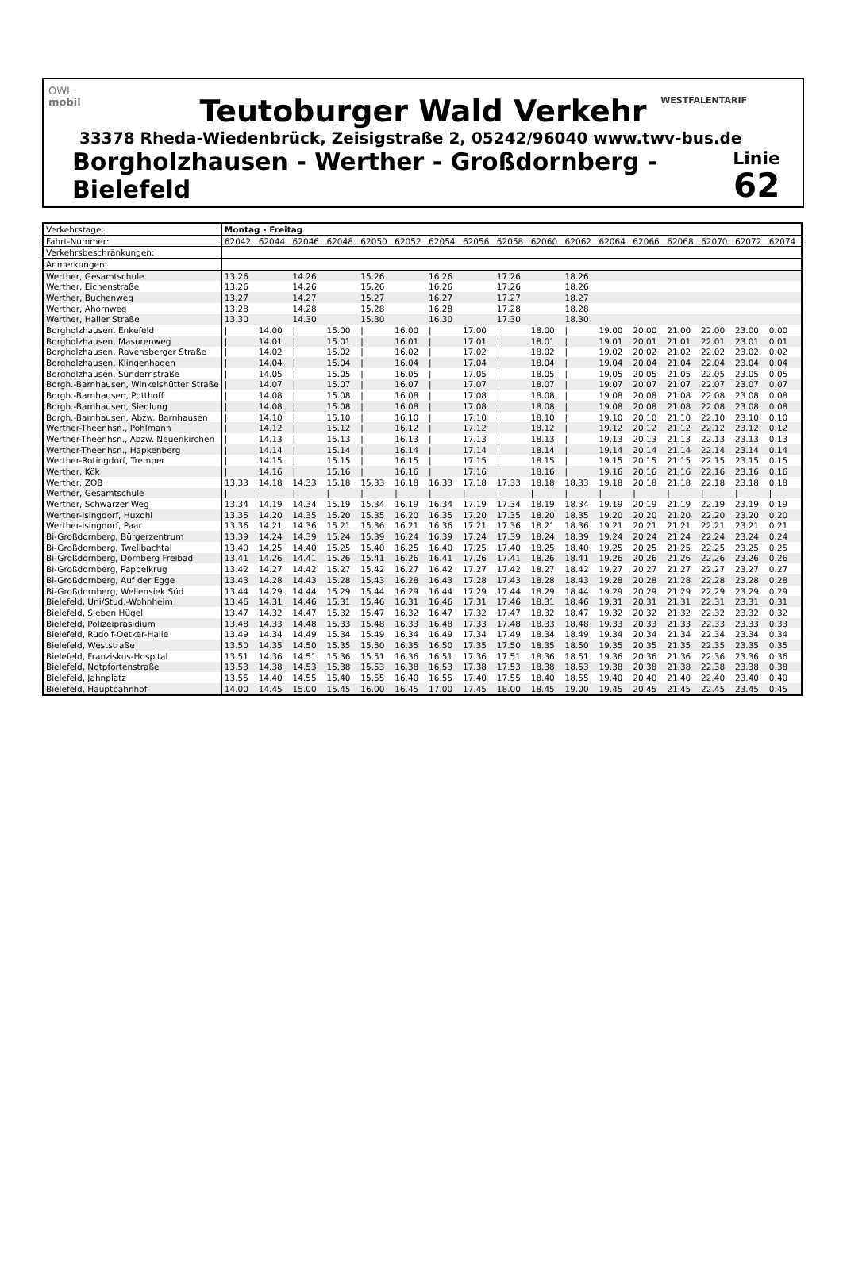OWL
mobil
WESTFALENTARIF
Teutoburger Wald Verkehr
33378 Rheda-Wiedenbrück, Zeisigstraße 2, 05242/96040 www.twv-bus.de
Borgholzhausen - Werther - Großdornberg - Bielefeld Linie
62
| Verkehrstage: | Montag - Freitag | | | | | | | | | | | | | | | | |
| --- | --- | --- | --- | --- | --- | --- | --- | --- | --- | --- | --- | --- | --- | --- | --- | --- | --- |
| Fahrt-Nummer: | 62042 | 62044 | 62046 | 62048 | 62050 | 62052 | 62054 | 62056 | 62058 | 62060 | 62062 | 62064 | 62066 | 62068 | 62070 | 62072 | 62074 |
| Verkehrsbeschränkungen: | | | | | | | | | | | | | | | | | |
| Anmerkungen: | | | | | | | | | | | | | | | | | |
| Werther, Gesamtschule | 13.26 | | 14.26 | | 15.26 | | 16.26 | | 17.26 | | 18.26 | | | | | | |
| Werther, Eichenstraße | 13.26 | | 14.26 | | 15.26 | | 16.26 | | 17.26 | | 18.26 | | | | | | |
| Werther, Buchenweg | 13.27 | | 14.27 | | 15.27 | | 16.27 | | 17.27 | | 18.27 | | | | | | |
| Werther, Ahornweg | 13.28 | | 14.28 | | 15.28 | | 16.28 | | 17.28 | | 18.28 | | | | | | |
| Werther, Haller Straße | 13.30 | | 14.30 | | 15.30 | | 16.30 | | 17.30 | | 18.30 | | | | | | |
| Borgholzhausen, Enkefeld | / | 14.00 | / | 15.00 | / | 16.00 | / | 17.00 | / | 18.00 | / | 19.00 | 20.00 | 21.00 | 22.00 | 23.00 | 0.00 |
| Borgholzhausen, Masurenweg | / | 14.01 | / | 15.01 | / | 16.01 | / | 17.01 | / | 18.01 | / | 19.01 | 20.01 | 21.01 | 22.01 | 23.01 | 0.01 |
| Borgholzhausen, Ravensberger Straße | / | 14.02 | / | 15.02 | / | 16.02 | / | 17.02 | / | 18.02 | / | 19.02 | 20.02 | 21.02 | 22.02 | 23.02 | 0.02 |
| Borgholzhausen, Klingenhagen | / | 14.04 | / | 15.04 | / | 16.04 | / | 17.04 | / | 18.04 | / | 19.04 | 20.04 | 21.04 | 22.04 | 23.04 | 0.04 |
| Borgholzhausen, Sundernstraße | / | 14.05 | / | 15.05 | / | 16.05 | / | 17.05 | / | 18.05 | / | 19.05 | 20.05 | 21.05 | 22.05 | 23.05 | 0.05 |
| Borgh.-Barnhausen, Winkelshütter Straße | / | 14.07 | / | 15.07 | / | 16.07 | / | 17.07 | / | 18.07 | / | 19.07 | 20.07 | 21.07 | 22.07 | 23.07 | 0.07 |
| Borgh.-Barnhausen, Potthoff | / | 14.08 | / | 15.08 | / | 16.08 | / | 17.08 | / | 18.08 | / | 19.08 | 20.08 | 21.08 | 22.08 | 23.08 | 0.08 |
| Borgh.-Barnhausen, Siedlung | / | 14.08 | / | 15.08 | / | 16.08 | / | 17.08 | / | 18.08 | / | 19.08 | 20.08 | 21.08 | 22.08 | 23.08 | 0.08 |
| Borgh.-Barnhausen, Abzw. Barnhausen | / | 14.10 | / | 15.10 | / | 16.10 | / | 17.10 | / | 18.10 | / | 19.10 | 20.10 | 21.10 | 22.10 | 23.10 | 0.10 |
| Werther-Theenhsn., Pohlmann | / | 14.12 | / | 15.12 | / | 16.12 | / | 17.12 | / | 18.12 | / | 19.12 | 20.12 | 21.12 | 22.12 | 23.12 | 0.12 |
| Werther-Theenhsn., Abzw. Neuenkirchen | / | 14.13 | / | 15.13 | / | 16.13 | / | 17.13 | / | 18.13 | / | 19.13 | 20.13 | 21.13 | 22.13 | 23.13 | 0.13 |
| Werther-Theenhsn., Hapkenberg | / | 14.14 | / | 15.14 | / | 16.14 | / | 17.14 | / | 18.14 | / | 19.14 | 20.14 | 21.14 | 22.14 | 23.14 | 0.14 |
| Werther-Rotingdorf, Tremper | / | 14.15 | / | 15.15 | / | 16.15 | / | 17.15 | / | 18.15 | / | 19.15 | 20.15 | 21.15 | 22.15 | 23.15 | 0.15 |
| Werther, Kök | / | 14.16 | / | 15.16 | / | 16.16 | / | 17.16 | / | 18.16 | / | 19.16 | 20.16 | 21.16 | 22.16 | 23.16 | 0.16 |
| Werther, ZOB | 13.33 | 14.18 | 14.33 | 15.18 | 15.33 | 16.18 | 16.33 | 17.18 | 17.33 | 18.18 | 18.33 | 19.18 | 20.18 | 21.18 | 22.18 | 23.18 | 0.18 |
| Werther, Gesamtschule | / | / | / | / | / | / | / | / | / | / | / | / | / | / | / | / | / |
| Werther, Schwarzer Weg | 13.34 | 14.19 | 14.34 | 15.19 | 15.34 | 16.19 | 16.34 | 17.19 | 17.34 | 18.19 | 18.34 | 19.19 | 20.19 | 21.19 | 22.19 | 23.19 | 0.19 |
| Werther-Isingdorf, Huxohl | 13.35 | 14.20 | 14.35 | 15.20 | 15.35 | 16.20 | 16.35 | 17.20 | 17.35 | 18.20 | 18.35 | 19.20 | 20.20 | 21.20 | 22.20 | 23.20 | 0.20 |
| Werther-Isingdorf, Paar | 13.36 | 14.21 | 14.36 | 15.21 | 15.36 | 16.21 | 16.36 | 17.21 | 17.36 | 18.21 | 18.36 | 19.21 | 20.21 | 21.21 | 22.21 | 23.21 | 0.21 |
| Bi-Großdornberg, Bürgerzentrum | 13.39 | 14.24 | 14.39 | 15.24 | 15.39 | 16.24 | 16.39 | 17.24 | 17.39 | 18.24 | 18.39 | 19.24 | 20.24 | 21.24 | 22.24 | 23.24 | 0.24 |
| Bi-Großdornberg, Twellbachtal | 13.40 | 14.25 | 14.40 | 15.25 | 15.40 | 16.25 | 16.40 | 17.25 | 17.40 | 18.25 | 18.40 | 19.25 | 20.25 | 21.25 | 22.25 | 23.25 | 0.25 |
| Bi-Großdornberg, Dornberg Freibad | 13.41 | 14.26 | 14.41 | 15.26 | 15.41 | 16.26 | 16.41 | 17.26 | 17.41 | 18.26 | 18.41 | 19.26 | 20.26 | 21.26 | 22.26 | 23.26 | 0.26 |
| Bi-Großdornberg, Pappelkrug | 13.42 | 14.27 | 14.42 | 15.27 | 15.42 | 16.27 | 16.42 | 17.27 | 17.42 | 18.27 | 18.42 | 19.27 | 20.27 | 21.27 | 22.27 | 23.27 | 0.27 |
| Bi-Großdornberg, Auf der Egge | 13.43 | 14.28 | 14.43 | 15.28 | 15.43 | 16.28 | 16.43 | 17.28 | 17.43 | 18.28 | 18.43 | 19.28 | 20.28 | 21.28 | 22.28 | 23.28 | 0.28 |
| Bi-Großdornberg, Wellensiek Süd | 13.44 | 14.29 | 14.44 | 15.29 | 15.44 | 16.29 | 16.44 | 17.29 | 17.44 | 18.29 | 18.44 | 19.29 | 20.29 | 21.29 | 22.29 | 23.29 | 0.29 |
| Bielefeld, Uni/Stud.-Wohnheim | 13.46 | 14.31 | 14.46 | 15.31 | 15.46 | 16.31 | 16.46 | 17.31 | 17.46 | 18.31 | 18.46 | 19.31 | 20.31 | 21.31 | 22.31 | 23.31 | 0.31 |
| Bielefeld, Sieben Hügel | 13.47 | 14.32 | 14.47 | 15.32 | 15.47 | 16.32 | 16.47 | 17.32 | 17.47 | 18.32 | 18.47 | 19.32 | 20.32 | 21.32 | 22.32 | 23.32 | 0.32 |
| Bielefeld, Polizeipräsidium | 13.48 | 14.33 | 14.48 | 15.33 | 15.48 | 16.33 | 16.48 | 17.33 | 17.48 | 18.33 | 18.48 | 19.33 | 20.33 | 21.33 | 22.33 | 23.33 | 0.33 |
| Bielefeld, Rudolf-Oetker-Halle | 13.49 | 14.34 | 14.49 | 15.34 | 15.49 | 16.34 | 16.49 | 17.34 | 17.49 | 18.34 | 18.49 | 19.34 | 20.34 | 21.34 | 22.34 | 23.34 | 0.34 |
| Bielefeld, Weststraße | 13.50 | 14.35 | 14.50 | 15.35 | 15.50 | 16.35 | 16.50 | 17.35 | 17.50 | 18.35 | 18.50 | 19.35 | 20.35 | 21.35 | 22.35 | 23.35 | 0.35 |
| Bielefeld, Franziskus-Hospital | 13.51 | 14.36 | 14.51 | 15.36 | 15.51 | 16.36 | 16.51 | 17.36 | 17.51 | 18.36 | 18.51 | 19.36 | 20.36 | 21.36 | 22.36 | 23.36 | 0.36 |
| Bielefeld, Notpfortenstraße | 13.53 | 14.38 | 14.53 | 15.38 | 15.53 | 16.38 | 16.53 | 17.38 | 17.53 | 18.38 | 18.53 | 19.38 | 20.38 | 21.38 | 22.38 | 23.38 | 0.38 |
| Bielefeld, Jahnplatz | 13.55 | 14.40 | 14.55 | 15.40 | 15.55 | 16.40 | 16.55 | 17.40 | 17.55 | 18.40 | 18.55 | 19.40 | 20.40 | 21.40 | 22.40 | 23.40 | 0.40 |
| Bielefeld, Hauptbahnhof | 14.00 | 14.45 | 15.00 | 15.45 | 16.00 | 16.45 | 17.00 | 17.45 | 18.00 | 18.45 | 19.00 | 19.45 | 20.45 | 21.45 | 22.45 | 23.45 | 0.45 |